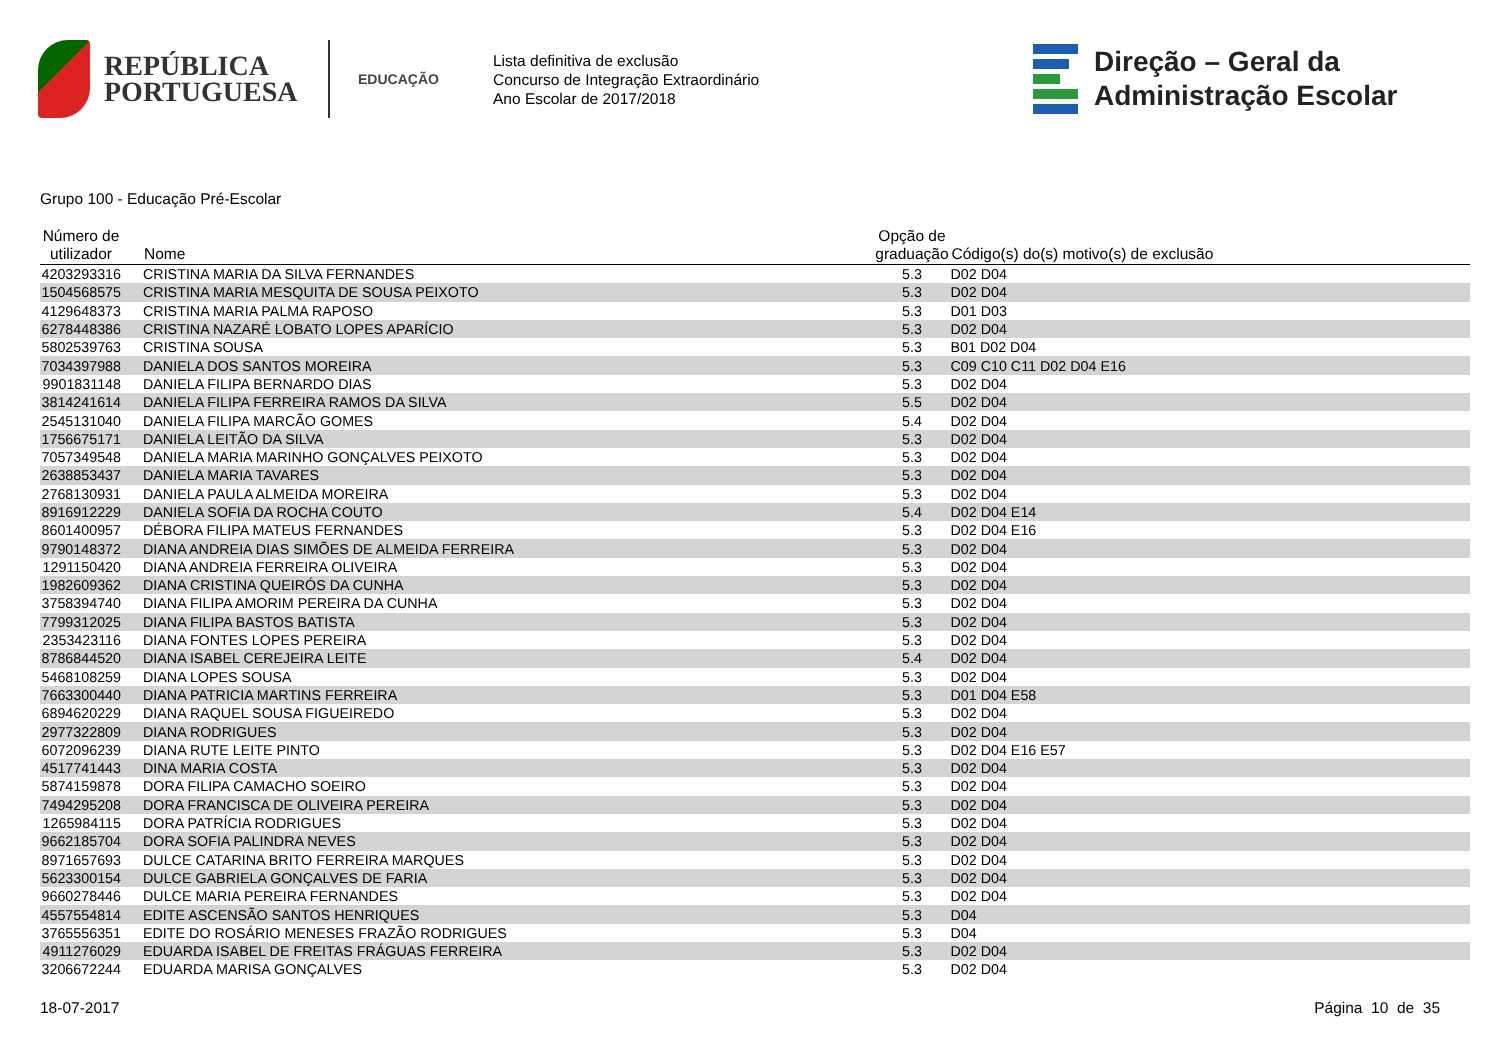REPÚBLICA
PORTUGUESA
EDUCAÇÃO
Lista definitiva de exclusão
Concurso de Integração Extraordinário
Ano Escolar de 2017/2018
Direção – Geral da
Administração Escolar
Grupo 100 - Educação Pré-Escolar
| Número de utilizador | Nome | Opção de graduação | Código(s) do(s) motivo(s) de exclusão |
| --- | --- | --- | --- |
| 4203293316 | CRISTINA MARIA DA SILVA FERNANDES | 5.3 | D02 D04 |
| 1504568575 | CRISTINA MARIA MESQUITA DE SOUSA PEIXOTO | 5.3 | D02 D04 |
| 4129648373 | CRISTINA MARIA PALMA RAPOSO | 5.3 | D01 D03 |
| 6278448386 | CRISTINA NAZARÉ LOBATO LOPES APARÍCIO | 5.3 | D02 D04 |
| 5802539763 | CRISTINA SOUSA | 5.3 | B01 D02 D04 |
| 7034397988 | DANIELA DOS SANTOS MOREIRA | 5.3 | C09 C10 C11 D02 D04 E16 |
| 9901831148 | DANIELA FILIPA BERNARDO DIAS | 5.3 | D02 D04 |
| 3814241614 | DANIELA FILIPA FERREIRA RAMOS DA SILVA | 5.5 | D02 D04 |
| 2545131040 | DANIELA FILIPA MARCÃO GOMES | 5.4 | D02 D04 |
| 1756675171 | DANIELA LEITÃO DA SILVA | 5.3 | D02 D04 |
| 7057349548 | DANIELA MARIA MARINHO GONÇALVES PEIXOTO | 5.3 | D02 D04 |
| 2638853437 | DANIELA MARIA TAVARES | 5.3 | D02 D04 |
| 2768130931 | DANIELA PAULA ALMEIDA MOREIRA | 5.3 | D02 D04 |
| 8916912229 | DANIELA SOFIA DA ROCHA COUTO | 5.4 | D02 D04 E14 |
| 8601400957 | DÉBORA FILIPA MATEUS FERNANDES | 5.3 | D02 D04 E16 |
| 9790148372 | DIANA ANDREIA DIAS SIMÕES DE ALMEIDA FERREIRA | 5.3 | D02 D04 |
| 1291150420 | DIANA ANDREIA FERREIRA OLIVEIRA | 5.3 | D02 D04 |
| 1982609362 | DIANA CRISTINA QUEIRÓS DA CUNHA | 5.3 | D02 D04 |
| 3758394740 | DIANA FILIPA AMORIM PEREIRA DA CUNHA | 5.3 | D02 D04 |
| 7799312025 | DIANA FILIPA BASTOS BATISTA | 5.3 | D02 D04 |
| 2353423116 | DIANA FONTES LOPES PEREIRA | 5.3 | D02 D04 |
| 8786844520 | DIANA ISABEL CEREJEIRA LEITE | 5.4 | D02 D04 |
| 5468108259 | DIANA LOPES SOUSA | 5.3 | D02 D04 |
| 7663300440 | DIANA PATRICIA MARTINS FERREIRA | 5.3 | D01 D04 E58 |
| 6894620229 | DIANA RAQUEL SOUSA FIGUEIREDO | 5.3 | D02 D04 |
| 2977322809 | DIANA RODRIGUES | 5.3 | D02 D04 |
| 6072096239 | DIANA RUTE LEITE PINTO | 5.3 | D02 D04 E16 E57 |
| 4517741443 | DINA MARIA COSTA | 5.3 | D02 D04 |
| 5874159878 | DORA FILIPA CAMACHO SOEIRO | 5.3 | D02 D04 |
| 7494295208 | DORA FRANCISCA DE OLIVEIRA PEREIRA | 5.3 | D02 D04 |
| 1265984115 | DORA PATRÍCIA RODRIGUES | 5.3 | D02 D04 |
| 9662185704 | DORA SOFIA PALINDRA NEVES | 5.3 | D02 D04 |
| 8971657693 | DULCE CATARINA BRITO FERREIRA MARQUES | 5.3 | D02 D04 |
| 5623300154 | DULCE GABRIELA GONÇALVES DE FARIA | 5.3 | D02 D04 |
| 9660278446 | DULCE MARIA PEREIRA FERNANDES | 5.3 | D02 D04 |
| 4557554814 | EDITE ASCENSÃO SANTOS HENRIQUES | 5.3 | D04 |
| 3765556351 | EDITE DO ROSÁRIO MENESES FRAZÃO RODRIGUES | 5.3 | D04 |
| 4911276029 | EDUARDA ISABEL DE FREITAS FRÁGUAS FERREIRA | 5.3 | D02 D04 |
| 3206672244 | EDUARDA MARISA GONÇALVES | 5.3 | D02 D04 |
18-07-2017 Página 10 de 35